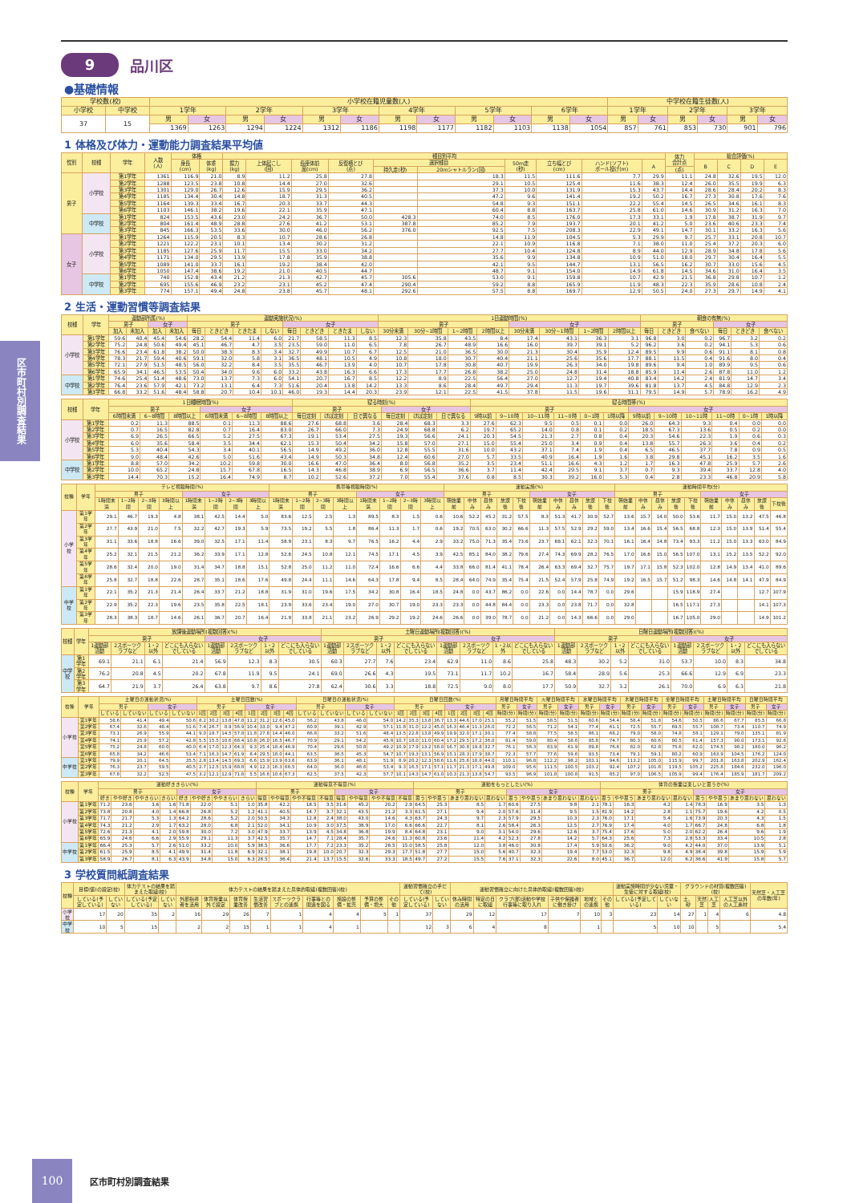区市町村別調査結果
9
品川区
●基礎情報
| 学校数(校) | | 小学校在籍児童数(人) | | | | | | | | | | | | 中学校在籍生徒数(人) | | | | | |
| --- | --- | --- | --- | --- | --- | --- | --- | --- | --- | --- | --- | --- | --- | --- | --- | --- | --- | --- | --- |
| 小学校 | 中学校 | 1学年 | | 2学年 | | 3学年 | | 4学年 | | 5学年 | | 6学年 | | 1学年 | | 2学年 | | 3学年 | |
| 37 | 15 | 男 | 女 | 男 | 女 | 男 | 女 | 男 | 女 | 男 | 女 | 男 | 女 | 男 | 女 | 男 | 女 | 男 | 女 |
| | | 1369 | 1263 | 1294 | 1224 | 1312 | 1186 | 1198 | 1177 | 1182 | 1103 | 1138 | 1054 | 857 | 761 | 853 | 730 | 901 | 796 |
1 体格及び体力・運動能力調査結果平均値
| 性別 | 校種 | 学年 | 人数 (人) | 体格 | | 種目別平均 | | | | | | | | | | 体力 合計点 | 総合評価(%) | | | |
| --- | --- | --- | --- | --- | --- | --- | --- | --- | --- | --- | --- | --- | --- | --- | --- | --- | --- | --- | --- | --- |
| | | | | 身長 (cm) | 体重 (kg) | 握力 (kg) | 上体起こし (回) | 長座体前 屈(cm) | 反復横とび (点) | 選択種目 | | 50m走 (秒) | 立ち幅とび (cm) | ハンド(ソフト) ボール投げ(m) | A | | B | C | D | E |
| | | | | | | | | | | 持久走(秒) | 20mシャトルラン(回) | | | | | (点) | | | | |
| 男子 | 小学校 | 第1学年 | 1361 | 116.9 | 21.0 | 8.9 | 11.2 | 25.8 | 27.8 | | 18.3 | 11.5 | 111.6 | 7.7 | 29.9 | 11.1 | 24.8 | 32.6 | 19.5 | 12.0 |
| | | 第2学年 | 1288 | 123.5 | 23.8 | 10.8 | 14.4 | 27.0 | 32.6 | | 29.1 | 10.5 | 125.4 | 11.6 | 38.3 | 12.4 | 26.0 | 35.5 | 19.9 | 6.3 |
| | | 第3学年 | 1301 | 129.0 | 26.7 | 12.6 | 15.9 | 29.5 | 36.2 | | 37.3 | 10.0 | 131.9 | 15.3 | 43.7 | 14.4 | 28.6 | 28.4 | 20.2 | 8.3 |
| | | 第4学年 | 1185 | 134.4 | 30.4 | 14.8 | 18.7 | 31.3 | 40.5 | | 47.2 | 9.6 | 141.4 | 19.2 | 50.2 | 16.7 | 27.3 | 30.8 | 17.6 | 7.6 |
| | | 第5学年 | 1164 | 139.3 | 33.4 | 16.7 | 20.3 | 33.7 | 44.3 | | 54.8 | 9.3 | 151.1 | 22.2 | 55.4 | 14.5 | 26.5 | 34.6 | 16.1 | 8.3 |
| | | 第6学年 | 1103 | 146.1 | 38.2 | 19.6 | 22.1 | 35.9 | 47.1 | | 60.4 | 8.8 | 163.7 | 25.8 | 61.0 | 14.6 | 30.9 | 31.2 | 16.3 | 7.0 |
| | 中学校 | 第1学年 | 824 | 153.5 | 43.6 | 23.0 | 24.2 | 36.7 | 50.0 | 428.3 | 74.0 | 8.5 | 176.0 | 17.3 | 33.1 | 1.9 | 17.8 | 38.7 | 31.9 | 9.7 |
| | | 第2学年 | 804 | 161.4 | 48.9 | 28.8 | 27.6 | 41.2 | 53.1 | 387.8 | 85.2 | 7.9 | 193.7 | 20.1 | 41.2 | 5.0 | 23.6 | 40.6 | 23.3 | 7.4 |
| | | 第3学年 | 845 | 166.3 | 53.5 | 33.6 | 30.0 | 46.0 | 56.2 | 376.0 | 92.5 | 7.5 | 208.3 | 22.9 | 49.1 | 14.7 | 30.1 | 33.2 | 16.3 | 5.6 |
| 女子 | 小学校 | 第1学年 | 1264 | 115.9 | 20.5 | 8.3 | 10.7 | 28.6 | 26.8 | | 14.8 | 11.9 | 104.5 | 5.3 | 29.9 | 9.7 | 25.7 | 33.1 | 20.8 | 10.7 |
| | | 第2学年 | 1221 | 122.2 | 23.1 | 10.1 | 13.4 | 30.2 | 31.2 | | 22.1 | 10.9 | 116.8 | 7.1 | 38.0 | 11.0 | 25.4 | 37.2 | 20.3 | 6.0 |
| | | 第3学年 | 1185 | 127.6 | 25.9 | 11.7 | 15.5 | 33.0 | 34.2 | | 27.7 | 10.4 | 124.8 | 8.9 | 44.0 | 12.9 | 28.9 | 34.8 | 17.8 | 5.6 |
| | | 第4学年 | 1171 | 134.0 | 29.5 | 13.9 | 17.8 | 35.9 | 38.8 | | 35.6 | 9.9 | 134.8 | 10.9 | 51.0 | 18.0 | 29.7 | 30.4 | 16.4 | 5.5 |
| | | 第5学年 | 1089 | 141.0 | 33.7 | 16.1 | 19.2 | 38.4 | 42.0 | | 42.1 | 9.5 | 144.7 | 13.1 | 56.5 | 16.2 | 30.7 | 33.0 | 15.6 | 4.5 |
| | | 第6学年 | 1050 | 147.4 | 38.6 | 19.2 | 21.0 | 40.5 | 44.7 | | 48.7 | 9.1 | 154.0 | 14.9 | 61.8 | 14.5 | 34.6 | 31.0 | 16.4 | 3.5 |
| | 中学校 | 第1学年 | 740 | 152.8 | 43.4 | 21.2 | 21.3 | 42.7 | 45.7 | 305.6 | 53.0 | 9.1 | 159.8 | 10.7 | 42.9 | 21.5 | 36.8 | 29.8 | 10.7 | 1.2 |
| | | 第2学年 | 695 | 155.6 | 46.9 | 23.2 | 23.1 | 45.2 | 47.4 | 290.4 | 59.2 | 8.8 | 165.9 | 11.9 | 48.3 | 22.3 | 35.9 | 28.6 | 10.8 | 2.4 |
| | | 第3学年 | 774 | 157.1 | 49.4 | 24.8 | 23.8 | 45.7 | 48.1 | 292.6 | 57.5 | 8.8 | 169.7 | 12.9 | 50.5 | 24.0 | 27.3 | 29.7 | 14.9 | 4.1 |
2 生活・運動習慣等調査結果
| 校種 | 学年 | 運動部所属(%) | | | | 運動実施状況(%) | | | | | | | | 1日運動時間(%) | | | | | | | | 朝食の有無(%) | | | | | |
| --- | --- | --- | --- | --- | --- | --- | --- | --- | --- | --- | --- | --- | --- | --- | --- | --- | --- | --- | --- | --- | --- | --- | --- | --- | --- | --- | --- |
| | | 男子 | | 女子 | | 男子 | | | | 女子 | | | | 男子 | | | | 女子 | | | | 男子 | | | 女子 | | |
| | | 加入 | 未加入 | 加入 | 未加入 | 毎日 | ときどき | ときたま | しない | 毎日 | ときどき | ときたま | しない | 30分未満 | 30分~1時間 | 1~2時間 | 2時間以上 | 30分未満 | 30分~1時間 | 1~2時間 | 2時間以上 | 毎日 | ときどき | 食べない | 毎日 | ときどき | 食べない |
| 小学校 | 第1学年 | 59.6 | 40.4 | 45.4 | 54.6 | 28.2 | 54.4 | 11.4 | 6.0 | 21.7 | 58.5 | 11.3 | 8.5 | 12.3 | 35.8 | 43.5 | 8.4 | 17.4 | 43.1 | 36.3 | 3.1 | 96.8 | 3.0 | 0.2 | 96.7 | 3.2 | 0.2 |
| | 第2学年 | 75.2 | 24.8 | 50.6 | 49.4 | 45.1 | 46.7 | 4.7 | 3.5 | 23.5 | 59.0 | 11.0 | 6.5 | 7.8 | 26.7 | 48.9 | 16.6 | 16.0 | 39.7 | 39.1 | 5.2 | 96.2 | 3.6 | 0.2 | 94.1 | 5.3 | 0.6 |
| | 第3学年 | 76.6 | 23.4 | 61.8 | 38.2 | 50.0 | 38.3 | 8.3 | 3.4 | 32.7 | 49.9 | 10.7 | 6.7 | 12.5 | 21.0 | 36.5 | 30.0 | 21.3 | 30.4 | 35.9 | 12.4 | 89.5 | 9.9 | 0.6 | 91.1 | 8.1 | 0.8 |
| | 第4学年 | 78.3 | 21.7 | 59.4 | 40.6 | 59.1 | 32.0 | 5.8 | 3.1 | 36.5 | 48.1 | 10.5 | 4.9 | 10.8 | 18.0 | 30.7 | 40.4 | 21.1 | 25.6 | 35.6 | 17.7 | 88.1 | 11.5 | 0.4 | 91.6 | 8.0 | 0.4 |
| | 第5学年 | 72.1 | 27.9 | 51.5 | 48.5 | 56.0 | 32.2 | 8.4 | 3.5 | 35.5 | 46.7 | 13.9 | 4.0 | 10.7 | 17.8 | 30.8 | 40.7 | 19.9 | 26.3 | 34.0 | 19.8 | 89.6 | 9.4 | 1.0 | 89.9 | 9.5 | 0.6 |
| | 第6学年 | 65.9 | 34.1 | 46.5 | 53.5 | 50.4 | 34.0 | 9.6 | 6.0 | 33.2 | 43.8 | 16.3 | 6.6 | 17.3 | 17.7 | 26.8 | 38.2 | 25.0 | 24.8 | 31.4 | 18.8 | 85.9 | 11.4 | 2.6 | 87.8 | 11.0 | 1.2 |
| 中学校 | 第1学年 | 74.6 | 25.4 | 51.4 | 48.6 | 73.0 | 13.7 | 7.3 | 6.0 | 54.1 | 20.7 | 16.7 | 8.5 | 12.2 | 8.9 | 22.5 | 56.4 | 27.0 | 12.7 | 19.4 | 40.8 | 83.4 | 14.2 | 2.4 | 81.9 | 14.7 | 3.4 |
| | 第2学年 | 76.4 | 23.6 | 57.9 | 42.1 | 73.2 | 13.1 | 6.4 | 7.3 | 51.6 | 20.4 | 13.8 | 14.2 | 13.3 | 8.6 | 28.4 | 49.7 | 29.4 | 11.3 | 19.7 | 39.6 | 81.8 | 13.7 | 4.5 | 84.8 | 12.9 | 2.3 |
| | 第3学年 | 66.8 | 33.2 | 51.6 | 48.4 | 58.8 | 20.7 | 10.4 | 10.1 | 46.0 | 19.3 | 14.4 | 20.3 | 23.9 | 12.1 | 22.5 | 41.5 | 37.8 | 11.5 | 19.6 | 31.1 | 79.5 | 14.9 | 5.7 | 78.9 | 16.2 | 4.9 |
| 校種 | 学年 | 1日睡眠時間(%) | | | | | | 寝る時刻(%) | | | | | | 寝る時間帯(%) | | | | | | | | | | | |
| --- | --- | --- | --- | --- | --- | --- | --- | --- | --- | --- | --- | --- | --- | --- | --- | --- | --- | --- | --- | --- | --- | --- | --- | --- | --- |
| | | 男子 | | | 女子 | | | 男子 | | | 女子 | | | 男子 | | | | | | 女子 | | | | | |
| | | 6時間未満 | 6~8時間 | 8時間以上 | 6時間未満 | 6~8時間 | 8時間以上 | 毎日定刻 | ほぼ定刻 | 日で異なる | 毎日定刻 | ほぼ定刻 | 日で異なる | 9時以前 | 9~10時 | 10~11時 | 11~0時 | 0~1時 | 1時以降 | 9時以前 | 9~10時 | 10~11時 | 11~0時 | 0~1時 | 1時以降 |
| 小学校 | 第1学年 | 0.2 | 11.3 | 88.5 | 0.1 | 11.3 | 88.6 | 27.6 | 68.8 | 3.6 | 28.4 | 68.3 | 3.3 | 27.6 | 62.3 | 9.5 | 0.5 | 0.1 | 0.0 | 26.0 | 64.3 | 9.3 | 0.4 | 0.0 | 0.0 |
| | 第2学年 | 0.7 | 16.5 | 82.8 | 0.7 | 16.4 | 83.0 | 26.7 | 66.0 | 7.3 | 24.9 | 68.8 | 6.2 | 19.7 | 65.2 | 14.0 | 0.8 | 0.1 | 0.2 | 18.5 | 67.3 | 13.6 | 0.5 | 0.2 | 0.0 |
| | 第3学年 | 6.9 | 26.5 | 66.5 | 5.2 | 27.5 | 67.3 | 19.1 | 53.4 | 27.5 | 19.3 | 56.6 | 24.1 | 20.3 | 54.5 | 21.3 | 2.7 | 0.8 | 0.4 | 20.3 | 54.6 | 22.3 | 1.9 | 0.6 | 0.3 |
| | 第4学年 | 6.0 | 35.6 | 58.4 | 3.5 | 34.4 | 62.1 | 15.3 | 50.4 | 34.2 | 15.8 | 57.0 | 27.1 | 15.0 | 55.4 | 25.0 | 3.4 | 0.9 | 0.4 | 13.8 | 55.7 | 26.3 | 3.6 | 0.4 | 0.2 |
| | 第5学年 | 5.3 | 40.4 | 54.3 | 3.4 | 40.1 | 56.5 | 14.9 | 49.2 | 36.0 | 12.8 | 55.5 | 31.6 | 10.0 | 43.2 | 37.1 | 7.4 | 1.9 | 0.4 | 6.5 | 46.5 | 37.7 | 7.8 | 0.9 | 0.5 |
| | 第6学年 | 9.0 | 48.4 | 42.6 | 5.0 | 51.6 | 43.4 | 14.9 | 50.3 | 34.8 | 12.4 | 60.6 | 27.0 | 5.7 | 33.5 | 40.9 | 16.4 | 1.9 | 1.6 | 3.8 | 29.8 | 45.1 | 16.2 | 3.5 | 1.6 |
| 中学校 | 第1学年 | 8.8 | 57.0 | 34.2 | 10.2 | 59.8 | 30.0 | 16.6 | 47.0 | 36.4 | 8.0 | 56.8 | 35.2 | 3.5 | 23.4 | 51.1 | 16.6 | 4.3 | 1.2 | 1.7 | 16.3 | 47.8 | 25.9 | 5.7 | 2.6 |
| | 第2学年 | 10.0 | 65.2 | 24.8 | 15.7 | 67.8 | 16.5 | 14.3 | 46.8 | 38.9 | 6.9 | 56.5 | 36.6 | 3.7 | 11.4 | 42.4 | 29.5 | 9.1 | 3.7 | 0.7 | 9.3 | 39.4 | 33.7 | 12.8 | 4.0 |
| | 第3学年 | 14.4 | 70.3 | 15.2 | 16.4 | 74.9 | 8.7 | 10.2 | 52.6 | 37.2 | 7.0 | 55.4 | 37.6 | 0.8 | 8.5 | 30.3 | 39.2 | 16.0 | 5.3 | 0.4 | 2.8 | 23.3 | 46.8 | 20.9 | 5.8 |
| 校種 | 学年 | テレビ視聴時間(%) | | | | | | | | 携帯等視聴時間(%) | | | | | | | | 運動実施(%) | | | | | | | | | | 運動時間平均(分) | | | | | | | | | |
| --- | --- | --- | --- | --- | --- | --- | --- | --- | --- | --- | --- | --- | --- | --- | --- | --- | --- | --- | --- | --- | --- | --- | --- | --- | --- | --- | --- | --- | --- | --- | --- | --- | --- | --- | --- | --- | --- |
| | | 男子 | | | | 女子 | | | | 男子 | | | | 女子 | | | | 男子 | | | | | 女子 | | | | | 男子 | | | | | 女子 | | | | |
| | | 1時間未満 | 1~2時間 | 2~3時間 | 3時間以上 | 1時間未満 | 1~2時間 | 2~3時間 | 3時間以上 | 1時間未満 | 1~2時間 | 2~3時間 | 3時間以上 | 1時間未満 | 1~2時間 | 2~3時間 | 3時間以上 | 朝始業前 | 中休み | 昼休み | 放課後 | 下校後 | 朝始業前 | 中休み | 昼休み | 放課後 | 下校後 | 朝始業前 | 中休み | 昼休み | 放課後 | 下校後 | 朝始業前 | 中休み | 昼休み | 放課後 | 下校後 |
| 小学校 | 第1学年 | 29.1 | 46.7 | 19.3 | 4.8 | 38.1 | 42.5 | 14.4 | 5.0 | 83.6 | 12.5 | 2.5 | 1.3 | 89.5 | 8.3 | 1.5 | 0.6 | 10.6 | 52.2 | 45.2 | 31.2 | 57.5 | 8.3 | 51.3 | 41.7 | 30.9 | 52.7 | 13.6 | 15.7 | 14.0 | 50.0 | 53.6 | 11.7 | 15.0 | 13.2 | 47.5 | 46.8 |
| | 第2学年 | 27.7 | 43.9 | 21.0 | 7.5 | 32.2 | 42.7 | 19.3 | 5.9 | 73.5 | 19.2 | 5.5 | 1.8 | 86.4 | 11.3 | 1.7 | 0.6 | 19.2 | 70.5 | 63.0 | 30.2 | 66.6 | 11.3 | 57.5 | 52.9 | 29.2 | 59.0 | 13.4 | 16.6 | 15.4 | 56.5 | 68.8 | 12.3 | 15.0 | 13.9 | 51.4 | 55.4 |
| | 第3学年 | 31.1 | 33.6 | 18.8 | 16.6 | 39.0 | 32.5 | 17.1 | 11.4 | 58.9 | 23.1 | 8.3 | 9.7 | 76.5 | 16.2 | 4.4 | 2.9 | 33.2 | 75.0 | 71.3 | 35.4 | 73.6 | 23.7 | 69.1 | 62.1 | 32.3 | 70.1 | 16.1 | 16.4 | 14.8 | 73.4 | 93.3 | 11.2 | 15.0 | 13.3 | 63.0 | 84.9 |
| | 第4学年 | 25.2 | 32.1 | 21.5 | 21.2 | 36.2 | 33.9 | 17.1 | 12.8 | 52.6 | 24.5 | 10.8 | 12.1 | 74.5 | 17.1 | 4.5 | 3.9 | 42.5 | 85.1 | 84.0 | 38.2 | 79.6 | 27.4 | 74.3 | 69.9 | 28.2 | 76.5 | 17.0 | 16.6 | 15.0 | 56.5 | 107.0 | 13.1 | 15.2 | 13.5 | 52.2 | 92.0 |
| | 第5学年 | 28.6 | 32.4 | 20.0 | 19.0 | 31.4 | 34.7 | 18.8 | 15.1 | 52.8 | 25.0 | 11.2 | 11.0 | 72.4 | 16.6 | 6.6 | 4.4 | 33.8 | 66.0 | 81.4 | 41.1 | 78.4 | 26.4 | 63.3 | 69.4 | 32.7 | 75.7 | 19.7 | 17.1 | 15.8 | 52.3 | 102.0 | 12.8 | 14.9 | 13.4 | 41.0 | 89.6 |
| | 第6学年 | 25.8 | 32.7 | 18.8 | 22.6 | 28.7 | 35.1 | 18.6 | 17.6 | 49.8 | 24.4 | 11.1 | 14.6 | 64.3 | 17.8 | 9.4 | 8.5 | 28.4 | 64.0 | 74.9 | 35.4 | 75.4 | 21.5 | 52.4 | 57.9 | 25.8 | 74.9 | 19.2 | 16.5 | 15.7 | 51.2 | 98.3 | 14.6 | 14.8 | 14.1 | 47.9 | 84.9 |
| 中学校 | 第1学年 | 22.1 | 35.2 | 21.3 | 21.4 | 26.4 | 33.7 | 21.2 | 18.8 | 31.9 | 31.0 | 19.6 | 17.5 | 34.2 | 30.8 | 16.4 | 18.5 | 24.8 | 0.0 | 43.7 | 86.2 | 0.0 | 22.6 | 0.0 | 14.4 | 78.7 | 0.0 | 29.6 | | | 15.9 | 118.9 | 27.4 | | | 12.7 | 107.9 |
| | 第2学年 | 22.9 | 35.2 | 22.3 | 19.6 | 23.5 | 35.8 | 22.5 | 18.1 | 23.9 | 33.6 | 23.4 | 19.0 | 27.0 | 30.7 | 19.0 | 23.3 | 23.3 | 0.0 | 44.8 | 84.4 | 0.0 | 23.3 | 0.0 | 23.8 | 71.7 | 0.0 | 32.8 | | | 16.5 | 117.1 | 27.3 | | | 14.1 | 107.3 |
| | 第3学年 | 28.3 | 38.3 | 18.7 | 14.6 | 26.1 | 36.7 | 20.7 | 16.4 | 21.9 | 33.8 | 21.1 | 23.2 | 26.9 | 29.2 | 19.2 | 24.6 | 26.6 | 0.0 | 39.0 | 78.7 | 0.0 | 21.2 | 0.0 | 14.3 | 66.6 | 0.0 | 29.0 | | | 16.7 | 105.0 | 29.0 | | | 14.9 | 101.2 |
| 校種 | 学年 | 放課後運動場所(複数回答)(%) | | | | | | | | 土曜日運動場所(複数回答)(%) | | | | | | | | 日曜日運動場所(複数回答)(%) | | | | | | | |
| --- | --- | --- | --- | --- | --- | --- | --- | --- | --- | --- | --- | --- | --- | --- | --- | --- | --- | --- | --- | --- | --- | --- | --- | --- | --- |
| | | 男子 | | | | 女子 | | | | 男子 | | | | 女子 | | | | 男子 | | | | 女子 | | | |
| | | 1運動部活動 | 2スポーツクラブなど | 1・2以外 | どこにも入らないでしている | 1運動部活動 | 2スポーツクラブなど | 1・2以外 | どこにも入らないでしている | 1運動部活動 | 2スポーツクラブなど | 1・2以外 | どこにも入らないでしている | 1運動部活動 | 2スポーツクラブなど | 1・2以外 | どこにも入らないでしている | 1運動部活動 | 2スポーツクラブなど | 1・2以外 | どこにも入らないでしている | 1運動部活動 | 2スポーツクラブなど | 1・2以外 | どこにも入らないでしている |
| 中学校 | 第1学年 | 69.1 | 21.1 | 6.1 | 21.4 | 56.9 | 12.3 | 8.3 | 30.5 | 60.3 | 27.7 | 7.6 | 23.4 | 62.9 | 11.0 | 8.6 | 25.8 | 48.3 | 30.2 | 5.2 | 31.0 | 53.7 | 10.0 | 8.3 | 34.8 |
| | 第2学年 | 76.2 | 20.8 | 4.5 | 20.2 | 67.8 | 11.9 | 9.5 | 24.1 | 69.0 | 26.6 | 4.3 | 19.5 | 73.1 | 11.7 | 10.2 | 16.7 | 58.4 | 28.9 | 5.6 | 25.3 | 66.6 | 12.9 | 6.9 | 23.3 |
| | 第3学年 | 64.7 | 21.9 | 3.7 | 26.4 | 63.8 | 9.7 | 8.6 | 27.8 | 62.4 | 30.6 | 3.3 | 18.8 | 72.5 | 9.0 | 8.0 | 17.7 | 50.9 | 32.7 | 3.2 | 26.1 | 70.0 | 6.9 | 6.3 | 21.8 |
| 校種 | 学年 | 土曜日の運動状況(%) | | | | 土曜日回数(%) | | | | | | | | 日曜日の運動状況(%) | | | | 日曜日回数(%) | | | | | | | | 月曜日時間平均 | | 火曜日時間平均 | | 水曜日時間平均 | | 木曜日時間平均 | | 金曜日時間平均 | | 土曜日時間平均 | | 日曜日時間平均 | |
| --- | --- | --- | --- | --- | --- | --- | --- | --- | --- | --- | --- | --- | --- | --- | --- | --- | --- | --- | --- | --- | --- | --- | --- | --- | --- | --- | --- | --- | --- | --- | --- | --- | --- | --- | --- | --- | --- | --- | --- |
| | | 男子 | | 女子 | | 男子 | | | | 女子 | | | | 男子 | | 女子 | | 男子 | | | | 女子 | | | | 男子 | 女子 | 男子 | 女子 | 男子 | 女子 | 男子 | 女子 | 男子 | 女子 | 男子 | 女子 | 男子 | 女子 |
| | | している | していない | している | していない | 1回 | 2回 | 3回 | 4回 | 1回 | 2回 | 3回 | 4回 | している | していない | している | していない | 1回 | 2回 | 3回 | 4回 | 1回 | 2回 | 3回 | 4回 | 時間(分) | 時間(分) | 時間(分) | 時間(分) | 時間(分) | 時間(分) | 時間(分) | 時間(分) | 時間(分) | 時間(分) | 時間(分) | 時間(分) | 時間(分) | 時間(分) |
| 小学校 | 第1学年 | 58.6 | 41.4 | 49.4 | 50.6 | 8.2 | 30.2 | 13.8 | 47.8 | 11.2 | 31.2 | 12.6 | 45.0 | 56.2 | 43.8 | 46.0 | 54.0 | 14.2 | 35.3 | 13.8 | 36.7 | 13.3 | 44.6 | 17.0 | 25.1 | 55.2 | 51.5 | 58.5 | 51.5 | 60.6 | 54.4 | 58.4 | 51.8 | 54.6 | 50.5 | 86.6 | 67.7 | 85.5 | 66.8 |
| | 第2学年 | 67.4 | 32.6 | 48.4 | 51.6 | 7.4 | 26.7 | 8.9 | 56.9 | 10.4 | 33.0 | 9.4 | 47.2 | 60.9 | 39.1 | 42.9 | 57.1 | 11.8 | 31.0 | 12.2 | 45.0 | 16.3 | 46.4 | 11.3 | 26.0 | 72.2 | 56.5 | 71.2 | 54.1 | 77.4 | 61.1 | 72.5 | 55.7 | 69.5 | 55.7 | 108.7 | 73.4 | 110.7 | 74.9 |
| | 第3学年 | 73.1 | 26.9 | 55.9 | 44.1 | 9.0 | 18.7 | 14.5 | 57.8 | 11.8 | 27.8 | 14.4 | 46.0 | 66.8 | 33.2 | 51.6 | 48.4 | 13.5 | 22.8 | 13.8 | 49.9 | 19.9 | 32.0 | 17.1 | 30.1 | 77.4 | 58.8 | 77.5 | 58.5 | 86.1 | 68.2 | 79.0 | 58.0 | 74.8 | 58.1 | 129.1 | 79.0 | 135.1 | 81.9 |
| | 第4学年 | 74.1 | 25.9 | 57.2 | 42.8 | 5.5 | 15.5 | 10.6 | 68.4 | 10.8 | 26.0 | 16.5 | 46.7 | 70.9 | 29.1 | 54.2 | 45.8 | 10.7 | 18.0 | 11.0 | 60.4 | 17.2 | 29.5 | 17.2 | 36.0 | 81.4 | 59.0 | 80.4 | 58.6 | 95.8 | 74.7 | 80.3 | 60.6 | 80.5 | 61.4 | 157.3 | 90.0 | 173.1 | 92.6 |
| | 第5学年 | 75.2 | 24.8 | 60.0 | 40.0 | 6.4 | 17.0 | 12.3 | 64.3 | 9.3 | 25.4 | 18.4 | 46.9 | 70.4 | 29.6 | 50.8 | 49.2 | 10.9 | 17.9 | 13.2 | 58.0 | 16.7 | 30.8 | 19.8 | 32.7 | 76.1 | 56.3 | 83.9 | 61.9 | 89.8 | 76.6 | 82.0 | 62.8 | 75.6 | 62.0 | 174.5 | 98.2 | 180.0 | 96.2 |
| | 第6学年 | 65.8 | 34.2 | 46.6 | 53.4 | 7.1 | 16.3 | 14.7 | 61.9 | 8.4 | 29.5 | 18.0 | 44.1 | 63.5 | 36.5 | 45.3 | 54.7 | 10.7 | 19.3 | 13.1 | 56.9 | 15.1 | 28.3 | 17.9 | 38.7 | 72.3 | 57.7 | 77.6 | 59.6 | 93.5 | 73.4 | 79.1 | 59.1 | 80.2 | 60.9 | 163.9 | 104.5 | 176.2 | 124.0 |
| 中学校 | 第1学年 | 79.9 | 20.1 | 64.5 | 35.5 | 2.8 | 13.4 | 14.5 | 69.3 | 6.6 | 15.9 | 13.9 | 63.6 | 63.9 | 36.1 | 48.1 | 51.9 | 8.9 | 20.2 | 12.3 | 58.6 | 11.6 | 25.6 | 18.8 | 44.0 | 110.1 | 96.8 | 112.2 | 98.2 | 103.1 | 94.6 | 113.2 | 105.0 | 115.9 | 99.7 | 201.8 | 163.8 | 202.9 | 162.4 |
| | 第2学年 | 76.3 | 23.7 | 59.5 | 40.5 | 2.7 | 12.5 | 15.9 | 68.8 | 4.9 | 12.3 | 16.3 | 66.5 | 64.0 | 36.0 | 46.6 | 53.4 | 9.3 | 16.5 | 17.1 | 57.1 | 11.7 | 21.3 | 17.1 | 49.8 | 109.0 | 95.6 | 111.5 | 100.5 | 103.2 | 92.4 | 107.2 | 101.8 | 119.5 | 105.2 | 225.8 | 184.6 | 232.0 | 196.0 |
| | 第3学年 | 67.8 | 32.2 | 52.5 | 47.5 | 3.2 | 12.1 | 12.9 | 71.8 | 5.5 | 16.6 | 10.6 | 67.3 | 62.5 | 37.5 | 42.3 | 57.7 | 10.1 | 14.3 | 14.7 | 61.0 | 10.3 | 21.3 | 13.8 | 54.7 | 93.5 | 96.9 | 101.8 | 100.8 | 91.5 | 85.2 | 97.0 | 106.5 | 105.9 | 99.4 | 176.4 | 185.9 | 181.7 | 209.2 |
| 校種 | 学年 | 運動好ききらい(%) | | | | | | | | 運動得意不得意(%) | | | | | | | | 運動をもっとしたい(%) | | | | | | | | 体育の授業は楽しいと思うか(%) | | | | | | | |
| --- | --- | --- | --- | --- | --- | --- | --- | --- | --- | --- | --- | --- | --- | --- | --- | --- | --- | --- | --- | --- | --- | --- | --- | --- | --- | --- | --- | --- | --- | --- | --- | --- | --- |
| | | 男子 | | | | 女子 | | | | 男子 | | | | 女子 | | | | 男子 | | | | 女子 | | | | 男子 | | | | 女子 | | | |
| | | 好き | やや好き | ややきらい | きらい | 好き | やや好き | ややきらい | きらい | 得意 | やや得意 | やや不得意 | 不得意 | 得意 | やや得意 | やや不得意 | 不得意 | 思う | やや思う | あまり思わない | 思わない | 思う | やや思う | あまり思わない | 思わない | 思う | やや思う | あまり思わない | 思わない | 思う | やや思う | あまり思わない | 思わない |
| 小学校 | 第1学年 | 71.2 | 23.6 | 3.6 | 1.6 | 71.8 | 22.0 | 5.1 | 1.0 | 35.8 | 42.2 | 18.5 | 3.5 | 31.6 | 45.2 | 20.2 | 2.9 | 64.5 | 25.3 | 8.5 | 1.7 | 60.6 | 27.5 | 9.8 | 2.1 | 78.1 | 16.3 | 4.2 | 1.4 | 78.3 | 16.9 | 3.5 | 1.3 |
| | 第2学年 | 73.8 | 20.8 | 4.0 | 1.4 | 66.8 | 26.8 | 5.2 | 1.2 | 41.1 | 40.5 | 14.7 | 3.7 | 32.1 | 43.5 | 21.2 | 3.3 | 61.5 | 27.1 | 9.4 | 2.0 | 57.6 | 31.4 | 9.5 | 1.5 | 81.9 | 14.2 | 2.8 | 1.1 | 75.7 | 19.6 | 4.2 | 0.5 |
| | 第3学年 | 71.7 | 21.7 | 5.3 | 1.3 | 64.2 | 28.6 | 5.2 | 2.0 | 50.5 | 34.3 | 12.8 | 2.4 | 38.0 | 43.0 | 14.6 | 4.3 | 63.7 | 24.3 | 9.7 | 2.3 | 57.9 | 29.5 | 10.3 | 2.3 | 76.0 | 17.1 | 5.4 | 1.6 | 73.9 | 20.3 | 4.3 | 1.5 |
| | 第4学年 | 74.3 | 21.2 | 2.9 | 1.7 | 63.2 | 28.0 | 6.8 | 2.1 | 52.0 | 34.1 | 10.9 | 3.0 | 37.5 | 38.9 | 17.0 | 6.6 | 66.6 | 22.7 | 8.1 | 2.6 | 58.4 | 26.3 | 12.5 | 2.7 | 76.9 | 17.4 | 4.0 | 1.7 | 66.7 | 24.8 | 6.8 | 1.8 |
| | 第5学年 | 72.6 | 21.3 | 4.1 | 2.0 | 59.8 | 30.0 | 7.2 | 3.0 | 47.9 | 33.7 | 13.9 | 4.5 | 34.8 | 36.8 | 19.9 | 8.4 | 64.8 | 23.1 | 9.0 | 3.1 | 54.0 | 29.6 | 12.6 | 3.7 | 75.4 | 17.6 | 5.0 | 2.0 | 62.2 | 26.4 | 9.6 | 1.9 |
| | 第6学年 | 65.9 | 24.6 | 6.6 | 2.9 | 55.9 | 29.1 | 11.3 | 3.7 | 42.5 | 35.7 | 14.7 | 7.1 | 28.4 | 35.7 | 24.6 | 11.3 | 60.8 | 23.6 | 11.4 | 4.2 | 52.3 | 27.8 | 14.2 | 5.7 | 64.3 | 25.6 | 7.3 | 2.8 | 53.3 | 33.4 | 10.5 | 2.8 |
| 中学校 | 第1学年 | 66.4 | 25.3 | 5.7 | 2.6 | 51.0 | 33.2 | 10.0 | 5.9 | 38.5 | 36.6 | 17.7 | 7.2 | 23.3 | 35.2 | 26.5 | 15.0 | 58.5 | 25.8 | 12.0 | 3.8 | 46.0 | 30.8 | 17.4 | 5.9 | 50.6 | 36.2 | 9.0 | 4.2 | 44.0 | 37.0 | 13.9 | 5.1 |
| | 第2学年 | 61.5 | 25.9 | 8.5 | 4.1 | 49.9 | 31.4 | 11.8 | 6.9 | 32.1 | 38.1 | 19.8 | 10.0 | 20.7 | 32.3 | 29.3 | 17.7 | 51.8 | 27.7 | 15.0 | 5.6 | 40.7 | 32.3 | 19.4 | 7.7 | 53.0 | 32.3 | 9.8 | 4.9 | 38.4 | 39.8 | 15.9 | 5.9 |
| | 第3学年 | 58.9 | 26.7 | 8.1 | 6.3 | 43.9 | 34.8 | 15.0 | 6.3 | 28.5 | 36.4 | 21.4 | 13.7 | 15.5 | 32.6 | 33.3 | 18.5 | 49.7 | 27.2 | 15.5 | 7.6 | 37.1 | 32.3 | 22.6 | 8.0 | 45.1 | 36.7 | 12.0 | 6.2 | 36.6 | 41.9 | 15.8 | 5.7 |
3 学校質問紙調査結果
| 校種 | 目標(値)の設定(校) | | 体力テストの結果を踏まえた取組(校) | | 体力テストの結果を踏まえた具体的取組(複数回答)(校) | | | | | | | | | 運動習慣確立の手だて(校) | | 運動習慣確立に向けた具体的取組(複数回答)(校) | | | | | | 運動実施時間が少ない児童・生徒に対する取組(校) | | グラウンドの材質(複数回答)(校) | | | | 天然芝・人工芝の年数(年) |
| --- | --- | --- | --- | --- | --- | --- | --- | --- | --- | --- | --- | --- | --- | --- | --- | --- | --- | --- | --- | --- | --- | --- | --- | --- | --- | --- | --- | --- |
| | している(予定している) | していない | している(予定している) | していない | 外部指導者を活用 | 体育授業以外で設定 | 体育授業改善 | 生活習慣改善 | スポーツクラブとの連携 | 行事等との関連を図る | 施設の整備・拡充 | 予算の整備・増大 | その他 | している(予定している) | していない | 休み時間の活用 | 特定の日に取組 | クラブ(部)活動や学校行事等に取り入れ | 子供や保護者に働き掛け | 地域との連携 | その他 | している(予定している) | していない | 土、砂 | 天然芝 | 人工芝 | 人工芝以外の人工素材 | |
| 小学校 | 17 | 20 | 35 | 2 | 16 | 29 | 26 | 7 | 1 | 4 | 4 | 5 | 1 | 37 | | 29 | 12 | 17 | 7 | 10 | 3 | 23 | 14 | 27 | 1 | 4 | 6 | 4.8 |
| 中学校 | 10 | 5 | 15 | | 2 | 2 | 15 | 1 | 1 | 4 | 1 | | | 12 | 3 | 6 | 4 | 8 | | 1 | | 5 | 10 | 10 | | 5 | | 5.4 |
100
区市町村別調査結果